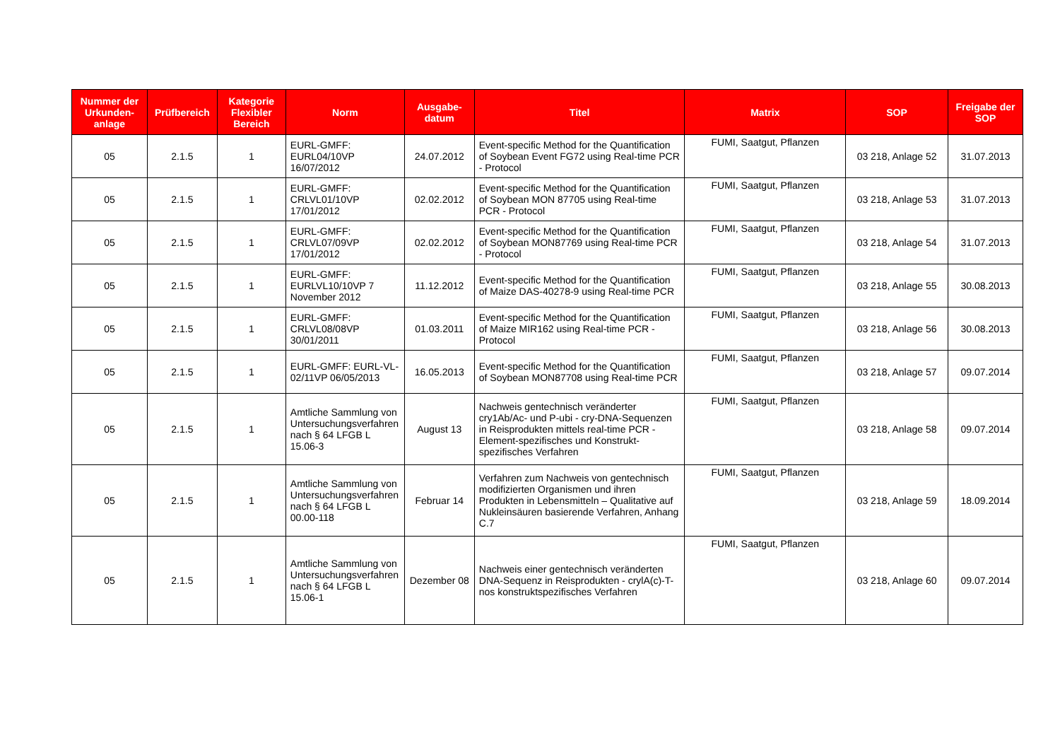| Nummer der Urkunden-anlage | Prüfbereich | Kategorie Flexibler Bereich | Norm | Ausgabe-datum | Titel | Matrix | SOP | Freigabe der SOP |
| --- | --- | --- | --- | --- | --- | --- | --- | --- |
| 05 | 2.1.5 | 1 | EURL-GMFF: EURL04/10VP 16/07/2012 | 24.07.2012 | Event-specific Method for the Quantification of Soybean Event FG72 using Real-time PCR - Protocol | FUMI, Saatgut, Pflanzen | 03 218, Anlage 52 | 31.07.2013 |
| 05 | 2.1.5 | 1 | EURL-GMFF: CRLVL01/10VP 17/01/2012 | 02.02.2012 | Event-specific Method for the Quantification of Soybean MON 87705 using Real-time PCR - Protocol | FUMI, Saatgut, Pflanzen | 03 218, Anlage 53 | 31.07.2013 |
| 05 | 2.1.5 | 1 | EURL-GMFF: CRLVL07/09VP 17/01/2012 | 02.02.2012 | Event-specific Method for the Quantification of Soybean MON87769 using Real-time PCR - Protocol | FUMI, Saatgut, Pflanzen | 03 218, Anlage 54 | 31.07.2013 |
| 05 | 2.1.5 | 1 | EURL-GMFF: EURLVL10/10VP 7 November 2012 | 11.12.2012 | Event-specific Method for the Quantification of Maize DAS-40278-9 using Real-time PCR | FUMI, Saatgut, Pflanzen | 03 218, Anlage 55 | 30.08.2013 |
| 05 | 2.1.5 | 1 | EURL-GMFF: CRLVL08/08VP 30/01/2011 | 01.03.2011 | Event-specific Method for the Quantification of Maize MIR162 using Real-time PCR - Protocol | FUMI, Saatgut, Pflanzen | 03 218, Anlage 56 | 30.08.2013 |
| 05 | 2.1.5 | 1 | EURL-GMFF: EURL-VL-02/11VP 06/05/2013 | 16.05.2013 | Event-specific Method for the Quantification of Soybean MON87708 using Real-time PCR | FUMI, Saatgut, Pflanzen | 03 218, Anlage 57 | 09.07.2014 |
| 05 | 2.1.5 | 1 | Amtliche Sammlung von Untersuchungsverfahren nach § 64 LFGB L 15.06-3 | August 13 | Nachweis gentechnisch veränderter cry1Ab/Ac- und P-ubi - cry-DNA-Sequenzen in Reisprodukten mittels real-time PCR - Element-spezifisches und Konstrukt-spezifisches Verfahren | FUMI, Saatgut, Pflanzen | 03 218, Anlage 58 | 09.07.2014 |
| 05 | 2.1.5 | 1 | Amtliche Sammlung von Untersuchungsverfahren nach § 64 LFGB L 00.00-118 | Februar 14 | Verfahren zum Nachweis von gentechnisch modifizierten Organismen und ihren Produkten in Lebensmitteln – Qualitative auf Nukleinsäuren basierende Verfahren, Anhang C.7 | FUMI, Saatgut, Pflanzen | 03 218, Anlage 59 | 18.09.2014 |
| 05 | 2.1.5 | 1 | Amtliche Sammlung von Untersuchungsverfahren nach § 64 LFGB L 15.06-1 | Dezember 08 | Nachweis einer gentechnisch veränderten DNA-Sequenz in Reisprodukten - crylA(c)-T-nos konstruktspezifisches Verfahren | FUMI, Saatgut, Pflanzen | 03 218, Anlage 60 | 09.07.2014 |